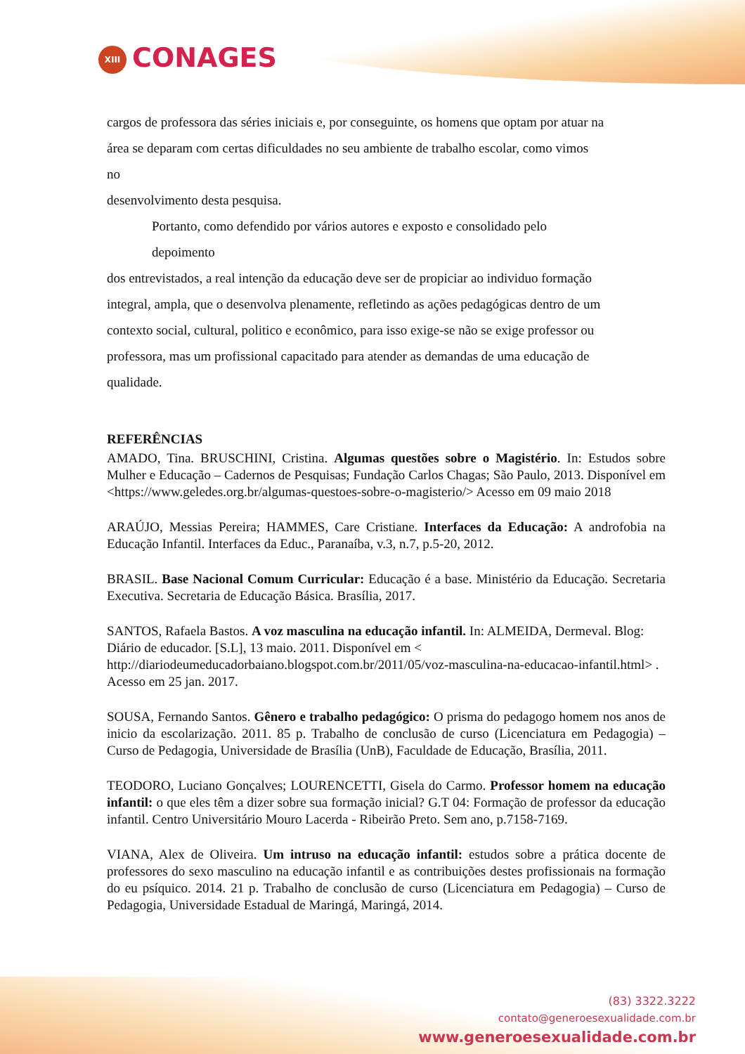XIII CONAGES
cargos de professora das séries iniciais e, por conseguinte, os homens que optam por atuar na
área se deparam com certas dificuldades no seu ambiente de trabalho escolar, como vimos
no
desenvolvimento desta pesquisa.
Portanto, como defendido por vários autores e exposto e consolidado pelo
depoimento
dos entrevistados, a real intenção da educação deve ser de propiciar ao individuo formação
integral, ampla, que o desenvolva plenamente, refletindo as ações pedagógicas dentro de um
contexto social, cultural, politico e econômico, para isso exige-se não se exige professor ou
professora, mas um profissional capacitado para atender as demandas de uma educação de
qualidade.
REFERÊNCIAS
AMADO, Tina. BRUSCHINI, Cristina. Algumas questões sobre o Magistério. In: Estudos sobre Mulher e Educação – Cadernos de Pesquisas; Fundação Carlos Chagas; São Paulo, 2013. Disponível em <https://www.geledes.org.br/algumas-questoes-sobre-o-magisterio/> Acesso em 09 maio 2018
ARAÚJO, Messias Pereira; HAMMES, Care Cristiane. Interfaces da Educação: A androfobia na Educação Infantil. Interfaces da Educ., Paranaíba, v.3, n.7, p.5-20, 2012.
BRASIL. Base Nacional Comum Curricular: Educação é a base. Ministério da Educação. Secretaria Executiva. Secretaria de Educação Básica. Brasília, 2017.
SANTOS, Rafaela Bastos. A voz masculina na educação infantil. In: ALMEIDA, Dermeval. Blog: Diário de educador. [S.L], 13 maio. 2011. Disponível em < http://diariodeumeducadorbaiano.blogspot.com.br/2011/05/voz-masculina-na-educacao-infantil.html> . Acesso em 25 jan. 2017.
SOUSA, Fernando Santos. Gênero e trabalho pedagógico: O prisma do pedagogo homem nos anos de inicio da escolarização. 2011. 85 p. Trabalho de conclusão de curso (Licenciatura em Pedagogia) – Curso de Pedagogia, Universidade de Brasília (UnB), Faculdade de Educação, Brasília, 2011.
TEODORO, Luciano Gonçalves; LOURENCETTI, Gisela do Carmo. Professor homem na educação infantil: o que eles têm a dizer sobre sua formação inicial? G.T 04: Formação de professor da educação infantil. Centro Universitário Mouro Lacerda - Ribeirão Preto. Sem ano, p.7158-7169.
VIANA, Alex de Oliveira. Um intruso na educação infantil: estudos sobre a prática docente de professores do sexo masculino na educação infantil e as contribuições destes profissionais na formação do eu psíquico. 2014. 21 p. Trabalho de conclusão de curso (Licenciatura em Pedagogia) – Curso de Pedagogia, Universidade Estadual de Maringá, Maringá, 2014.
(83) 3322.3222
contato@generoesexualidade.com.br
www.generoesexualidade.com.br